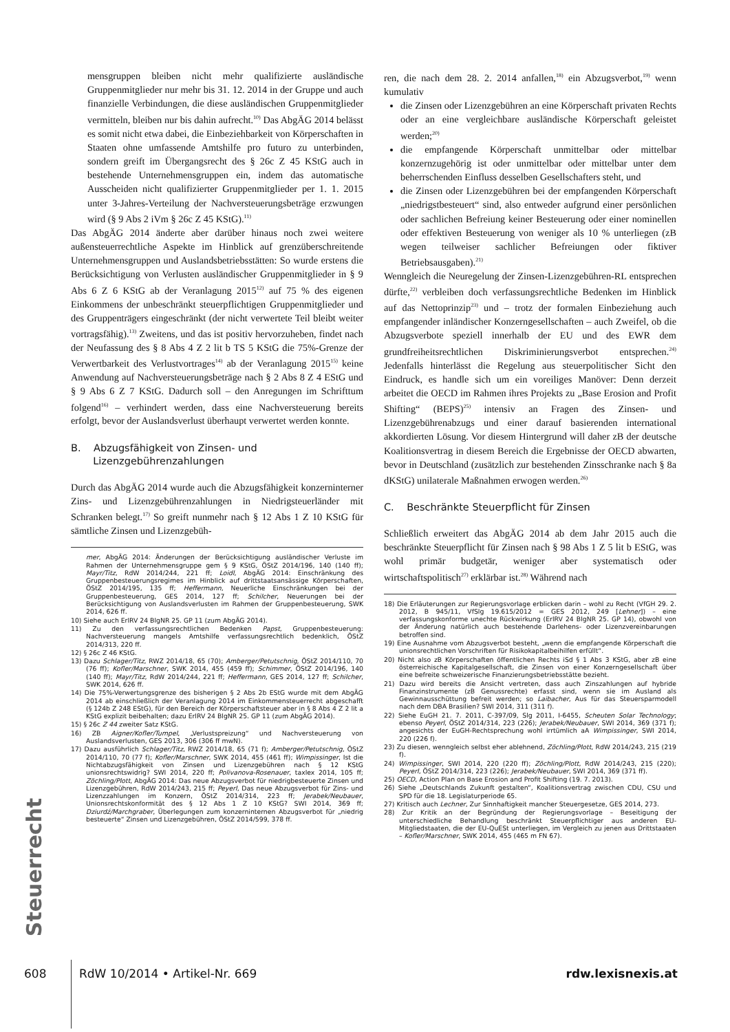mensgruppen bleiben nicht mehr qualifizierte ausländische Gruppenmitglieder nur mehr bis 31. 12. 2014 in der Gruppe und auch finanzielle Verbindungen, die diese ausländischen Gruppenmitglieder vermitteln, bleiben nur bis dahin aufrecht.<sup>10)</sup> Das AbgÄG 2014 belässt es somit nicht etwa dabei, die Einbeziehbarkeit von Körperschaften in Staaten ohne umfassende Amtshilfe pro futuro zu unterbinden, sondern greift im Übergangsrecht des § 26c Z 45 KStG auch in bestehende Unternehmensgruppen ein, indem das automatische Ausscheiden nicht qualifizierter Gruppenmitglieder per 1. 1. 2015 unter 3-Jahres-Verteilung der Nachversteuerungsbeträge erzwungen wird (§ 9 Abs 2 iVm § 26c Z 45 KStG).<sup>11)</sup>
Das AbgÄG 2014 änderte aber darüber hinaus noch zwei weitere außensteuerrechtliche Aspekte im Hinblick auf grenzüberschreitende Unternehmensgruppen und Auslandsbetriebsstätten: So wurde erstens die Berücksichtigung von Verlusten ausländischer Gruppenmitglieder in § 9 Abs 6 Z 6 KStG ab der Veranlagung 2015<sup>12)</sup> auf 75 % des eigenen Einkommens der unbeschränkt steuerpflichtigen Gruppenmitglieder und des Gruppenträgers eingeschränkt (der nicht verwertete Teil bleibt weiter vortragsfähig).<sup>13)</sup> Zweitens, und das ist positiv hervorzuheben, findet nach der Neufassung des § 8 Abs 4 Z 2 lit b TS 5 KStG die 75%-Grenze der Verwertbarkeit des Verlustvortrages<sup>14)</sup> ab der Veranlagung 2015<sup>15)</sup> keine Anwendung auf Nachversteuerungsbeträge nach § 2 Abs 8 Z 4 EStG und § 9 Abs 6 Z 7 KStG. Dadurch soll – den Anregungen im Schrifttum folgend<sup>16)</sup> – verhindert werden, dass eine Nachversteuerung bereits erfolgt, bevor der Auslandsverlust überhaupt verwertet werden konnte.
B. Abzugsfähigkeit von Zinsen- und
Lizenzgebührenzahlungen
Durch das AbgÄG 2014 wurde auch die Abzugsfähigkeit konzerninterner Zins- und Lizenzgebührenzahlungen in Niedrigsteuerländer mit Schranken belegt.<sup>17)</sup> So greift nunmehr nach § 12 Abs 1 Z 10 KStG für sämtliche Zinsen und Lizenzgebüh-
mer, AbgÄG 2014: Änderungen der Berücksichtigung ausländischer Verluste im Rahmen der Unternehmensgruppe gem § 9 KStG, ÖStZ 2014/196, 140 (140 ff); Mayr/Titz, RdW 2014/244, 221 ff; Loidl, AbgÄG 2014: Einschränkung des Gruppenbesteuerungsregimes im Hinblick auf drittstaatsansässige Körperschaften, ÖStZ 2014/195, 135 ff; Heffermann, Neuerliche Einschränkungen bei der Gruppenbesteuerung, GES 2014, 127 ff; Schilcher, Neuerungen bei der Berücksichtigung von Auslandsverlusten im Rahmen der Gruppenbesteuerung, SWK 2014, 626 ff.
10) Siehe auch ErlRV 24 BlgNR 25. GP 11 (zum AbgÄG 2014).
11) Zu den verfassungsrechtlichen Bedenken Papst, Gruppenbesteuerung: Nachversteuerung mangels Amtshilfe verfassungsrechtlich bedenklich, ÖStZ 2014/313, 220 ff.
12) § 26c Z 46 KStG.
13) Dazu Schlager/Titz, RWZ 2014/18, 65 (70); Amberger/Petutschnig, ÖStZ 2014/110, 70 (76 ff); Kofler/Marschner, SWK 2014, 455 (459 ff); Schimmer, ÖStZ 2014/196, 140 (140 ff); Mayr/Titz, RdW 2014/244, 221 ff; Heffermann, GES 2014, 127 ff; Schilcher, SWK 2014, 626 ff.
14) Die 75%-Verwertungsgrenze des bisherigen § 2 Abs 2b EStG wurde mit dem AbgÄG 2014 ab einschließlich der Veranlagung 2014 im Einkommensteuerrecht abgeschafft (§ 124b Z 248 EStG), für den Bereich der Körperschaftsteuer aber in § 8 Abs 4 Z 2 lit a KStG explizit beibehalten; dazu ErlRV 24 BlgNR 25. GP 11 (zum AbgÄG 2014).
15) § 26c Z 44 zweiter Satz KStG.
16) ZB Aigner/Kofler/Tumpel, „Verlustspreizung“ und Nachversteuerung von Auslandsverlusten, GES 2013, 306 (306 ff mwN).
17) Dazu ausführlich Schlager/Titz, RWZ 2014/18, 65 (71 f); Amberger/Petutschnig, ÖStZ 2014/110, 70 (77 f); Kofler/Marschner, SWK 2014, 455 (461 ff); Wimpissinger, Ist die Nichtabzugsfähigkeit von Zinsen und Lizenzgebühren nach § 12 KStG unionsrechtswidrig? SWI 2014, 220 ff; Polivanova-Rosenauer, taxlex 2014, 105 ff; Zöchling/Plott, AbgÄG 2014: Das neue Abzugsverbot für niedrigbesteuerte Zinsen und Lizenzgebühren, RdW 2014/243, 215 ff; Peyerl, Das neue Abzugsverbot für Zins- und Lizenzzahlungen im Konzern, ÖStZ 2014/314, 223 ff; Jerabek/Neubauer, Unionsrechtskonformität des § 12 Abs 1 Z 10 KStG? SWI 2014, 369 ff; Dziurdź/Marchgraber, Überlegungen zum konzerninternen Abzugsverbot für „niedrig besteuerte“ Zinsen und Lizenzgebühren, ÖStZ 2014/599, 378 ff.
ren, die nach dem 28. 2. 2014 anfallen,<sup>18)</sup> ein Abzugsverbot,<sup>19)</sup> wenn kumulativ
die Zinsen oder Lizenzgebühren an eine Körperschaft privaten Rechts oder an eine vergleichbare ausländische Körperschaft geleistet werden;<sup>20)</sup>
die empfangende Körperschaft unmittelbar oder mittelbar konzernzugehörig ist oder unmittelbar oder mittelbar unter dem beherrschenden Einfluss desselben Gesellschafters steht, und
die Zinsen oder Lizenzgebühren bei der empfangenden Körperschaft „niedrigstbesteuert“ sind, also entweder aufgrund einer persönlichen oder sachlichen Befreiung keiner Besteuerung oder einer nominellen oder effektiven Besteuerung von weniger als 10 % unterliegen (zB wegen teilweiser sachlicher Befreiungen oder fiktiver Betriebsausgaben).<sup>21)</sup>
Wenngleich die Neuregelung der Zinsen-Lizenzgebühren-RL entsprechen dürfte,<sup>22)</sup> verbleiben doch verfassungsrechtliche Bedenken im Hinblick auf das Nettoprinzip<sup>23)</sup> und – trotz der formalen Einbeziehung auch empfangender inländischer Konzerngesellschaften – auch Zweifel, ob die Abzugsverbote speziell innerhalb der EU und des EWR dem grundfreiheitsrechtlichen Diskriminierungsverbot entsprechen.<sup>24)</sup> Jedenfalls hinterlässt die Regelung aus steuerpolitischer Sicht den Eindruck, es handle sich um ein voreiliges Manöver: Denn derzeit arbeitet die OECD im Rahmen ihres Projekts zu „Base Erosion and Profit Shifting“ (BEPS)<sup>25)</sup> intensiv an Fragen des Zinsen- und Lizenzgebührenabzugs und einer darauf basierenden international akkordierten Lösung. Vor diesem Hintergrund will daher zB der deutsche Koalitionsvertrag in diesem Bereich die Ergebnisse der OECD abwarten, bevor in Deutschland (zusätzlich zur bestehenden Zinsschranke nach § 8a dKStG) unilaterale Maßnahmen erwogen werden.<sup>26)</sup>
C. Beschränkte Steuerpflicht für Zinsen
Schließlich erweitert das AbgÄG 2014 ab dem Jahr 2015 auch die beschränkte Steuerpflicht für Zinsen nach § 98 Abs 1 Z 5 lit b EStG, was wohl primär budgetär, weniger aber systematisch oder wirtschaftspolitisch<sup>27)</sup> erklärbar ist.<sup>28)</sup> Während nach
18) Die Erläuterungen zur Regierungsvorlage erblicken darin – wohl zu Recht (VfGH 29. 2. 2012, B 945/11, VfSlg 19.615/2012 = GES 2012, 249 [Lehner]) – eine verfassungskonforme unechte Rückwirkung (ErlRV 24 BlgNR 25. GP 14), obwohl von der Änderung natürlich auch bestehende Darlehens- oder Lizenzvereinbarungen betroffen sind.
19) Eine Ausnahme vom Abzugsverbot besteht, „wenn die empfangende Körperschaft die unionsrechtlichen Vorschriften für Risikokapitalbeihilfen erfüllt“.
20) Nicht also zB Körperschaften öffentlichen Rechts iSd § 1 Abs 3 KStG, aber zB eine österreichische Kapitalgesellschaft, die Zinsen von einer Konzerngesellschaft über eine befreite schweizerische Finanzierungsbetriebsstätte bezieht.
21) Dazu wird bereits die Ansicht vertreten, dass auch Zinszahlungen auf hybride Finanzinstrumente (zB Genussrechte) erfasst sind, wenn sie im Ausland als Gewinnausschüttung befreit werden; so Laibacher, Aus für das Steuersparmodell nach dem DBA Brasilien? SWI 2014, 311 (311 f).
22) Siehe EuGH 21. 7. 2011, C-397/09, Slg 2011, I-6455, Scheuten Solar Technology; ebenso Peyerl, ÖStZ 2014/314, 223 (226); Jerabek/Neubauer, SWI 2014, 369 (371 f); angesichts der EuGH-Rechtsprechung wohl irrtümlich aA Wimpissinger, SWI 2014, 220 (226 f).
23) Zu diesen, wenngleich selbst eher ablehnend, Zöchling/Plott, RdW 2014/243, 215 (219 f).
24) Wimpissinger, SWI 2014, 220 (220 ff); Zöchling/Plott, RdW 2014/243, 215 (220); Peyerl, ÖStZ 2014/314, 223 (226); Jerabek/Neubauer, SWI 2014, 369 (371 ff).
25) OECD, Action Plan on Base Erosion and Profit Shifting (19. 7. 2013).
26) Siehe „Deutschlands Zukunft gestalten“, Koalitionsvertrag zwischen CDU, CSU und SPD für die 18. Legislaturperiode 65.
27) Kritisch auch Lechner, Zur Sinnhaftigkeit mancher Steuergesetze, GES 2014, 273.
28) Zur Kritik an der Begründung der Regierungsvorlage – Beseitigung der unterschiedliche Behandlung beschränkt Steuerpflichtiger aus anderen EU-Mitgliedstaaten, die der EU-QuESt unterliegen, im Vergleich zu jenen aus Drittstaaten – Kofler/Marschner, SWK 2014, 455 (465 m FN 67).
Steuerrecht
608 RdW 10/2014 • Artikel-Nr. 669 rdw.lexisnexis.at